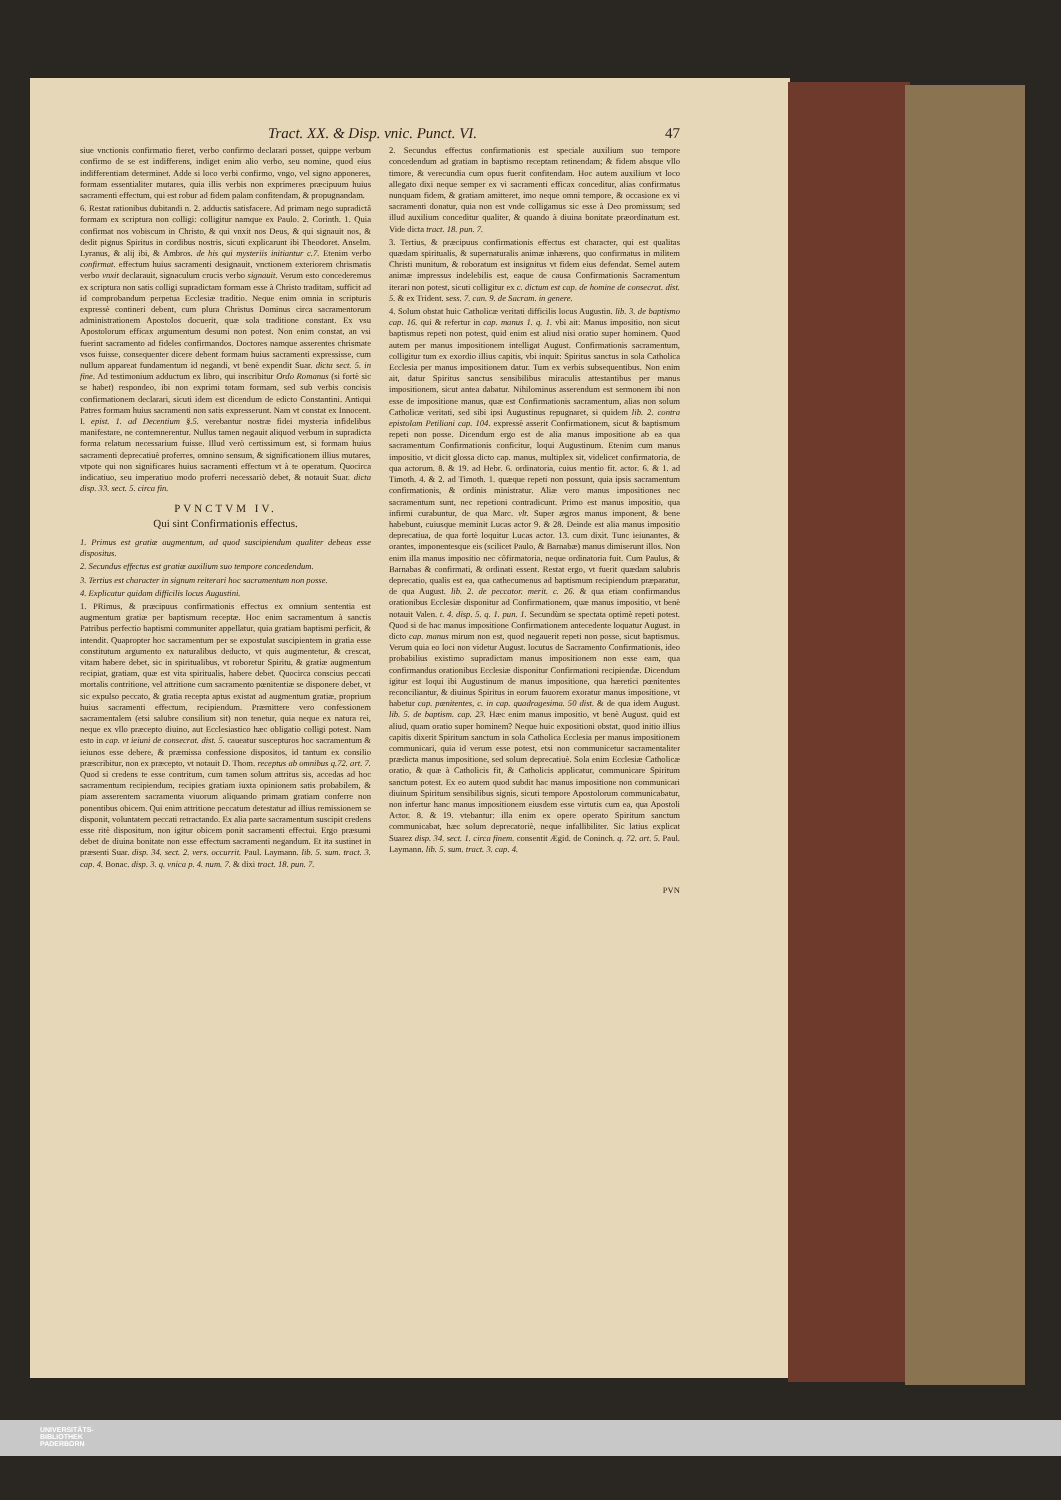Tract. XX. & Disp. vnic. Punct. VI. 47
siue vnctionis confirmatio fieret, verbo confirmo declarari posset, quippe verbum confirmo de se est indifferens, indiget enim alio verbo, seu nomine, quod eius indifferentiam determinet. Adde si loco verbi confirmo, vngo, vel signo apponeres, formam essentialiter mutares, quia illis verbis non exprimeres præcipuum huius sacramenti effectum, qui est robur ad fidem palam confitendam, & propugnandam.
6. Restat rationibus dubitandi n. 2. adductis satisfacere. Ad primam nego supradictã formam ex scriptura non colligi: colligitur namque ex Paulo. 2. Corinth. 1. Quia confirmat nos vobiscum in Christo, & qui vnxit nos Deus, & qui signauit nos, & dedit pignus Spiritus in cordibus nostris, sicuti explicarunt ibi Theodoret. Anselm. Lyranus, & alij ibi, & Ambros. de his qui mysteriis initiantur c.7. Etenim verbo confirmat. effectum huius sacramenti designauit, vnctionem exteriorem chrismatis verbo vnxit declarauit, signaculum crucis verbo signauit. Verum esto concederemus ex scriptura non satis colligi supradictam formam esse à Christo traditam, sufficit ad id comprobandum perpetua Ecclesiæ traditio. Neque enim omnia in scripturis expressè contineri debent, cum plura Christus Dominus circa sacramentorum administrationem Apostolos docuerit, quæ sola traditione constant. Ex vsu Apostolorum efficax argumentum desumi non potest. Non enim constat, an vsi fuerint sacramento ad fideles confirmandos. Doctores namque asserentes chrismate vsos fuisse, consequenter dicere debent formam huius sacramenti expressisse, cum nullum appareat fundamentum id negandi, vt benè expendit Suar. dicta sect. 5. in fine. Ad testimonium adductum ex libro, qui inscribitur Ordo Romanus (si fortè sic se habet) respondeo, ibi non exprimi totam formam, sed sub verbis concisis confirmationem declarari, sicuti idem est dicendum de edicto Constantini. Antiqui Patres formam huius sacramenti non satis expresserunt. Nam vt constat ex Innocent. I. epist. 1. ad Decentium §.5. verebantur nostræ fidei mysteria infidelibus manifestare, ne contemnerentur. Nullus tamen negauit aliquod verbum in supradicta forma relatum necessarium fuisse. Illud verò certissimum est, si formam huius sacramenti deprecatiuè proferres, omnino sensum, & significationem illius mutares, vtpote qui non significares huius sacramenti effectum vt à te operatum. Quocirca indicatiuo, seu imperatiuo modo proferri necessariò debet, & notauit Suar. dicta disp. 33. sect. 5. circa fin.
PVNCTVM IV.
Qui sint Confirmationis effectus.
1. Primus est gratiæ augmentum, ad quod suscipiendum qualiter debeas esse dispositus.
2. Secundus effectus est gratiæ auxilium suo tempore concedendum.
3. Tertius est character in signum reiterari hoc sacramentum non posse.
4. Explicatur quidam difficilis locus Augustini.
1. PRimus, & præcipuus confirmationis effectus ex omnium sententia est augmentum gratiæ per baptismum receptæ. Hoc enim sacramentum à sanctis Patribus perfectio baptismi communiter appellatur, quia gratiam baptismi perficit, & intendit. Quapropter hoc sacramentum per se expostulat suscipientem in gratia esse constitutum argumento ex naturalibus deducto, vt quis augmentetur, & crescat, vitam habere debet, sic in spiritualibus, vt roboretur Spiritu, & gratiæ augmentum recipiat, gratiam, quæ est vita spiritualis, habere debet. Quocirca conscius peccati mortalis contritione, vel attritione cum sacramento pœnitentiæ se disponere debet, vt sic expulso peccato, & gratia recepta aptus existat ad augmentum gratiæ, proprium huius sacramenti effectum, recipiendum. Præmittere vero confessionem sacramentalem (etsi salubre consilium sit) non tenetur, quia neque ex natura rei, neque ex vllo præcepto diuino, aut Ecclesiastico hæc obligatio colligi potest. Nam esto in cap. vt ieiuni de consecrat. dist. 5. caueatur suscepturos hoc sacramentum & ieiunos esse debere, & præmissa confessione dispositos, id tantum ex consilio præscribitur, non ex præcepto, vt notauit D. Thom. receptus ab omnibus q.72. art. 7. Quod si credens te esse contritum, cum tamen solum attritus sis, accedas ad hoc sacramentum recipiendum, recipies gratiam iuxta opinionem satis probabilem, & piam asserentem sacramenta viuorum aliquando primam gratiam conferre non ponentibus obicem. Qui enim attritione peccatum detestatur ad illius remissionem se disponit, voluntatem peccati retractando. Ex alia parte sacramentum suscipit credens esse ritè dispositum, non igitur obicem ponit sacramenti effectui. Ergo præsumi debet de diuina bonitate non esse effectum sacramenti negandum. Et ita sustinet in præsenti Suar. disp. 34. sect. 2. vers. occurrit. Paul. Laymann. lib. 5. sum. tract. 3. cap. 4. Bonac. disp. 3. q. vnica p. 4. num. 7. & dixi tract. 18. pun. 7.
2. Secundus effectus confirmationis est speciale auxilium suo tempore concedendum ad gratiam in baptismo receptam retinendam; & fidem absque vllo timore, & verecundia cum opus fuerit confitendam. Hoc autem auxilium vt loco allegato dixi neque semper ex vi sacramenti efficax conceditur, alias confirmatus nunquam fidem, & gratiam amitteret, imo neque omni tempore, & occasione ex vi sacramenti donatur, quia non est vnde colligamus sic esse à Deo promissum; sed illud auxilium conceditur qualiter, & quando à diuina bonitate præordinatum est. Vide dicta tract. 18. pun. 7.
3. Tertius, & præcipuus confirmationis effectus est character, qui est qualitas quædam spiritualis, & supernaturalis animæ inhærens, quo confirmatus in militem Christi munitum, & roboratum est insignitus vt fidem eius defendat. Semel autem animæ impressus indelebilis est, eaque de causa Confirmationis Sacramentum iterari non potest, sicuti colligitur ex c. dictum est cap. de homine de consecrat. dist. 5. & ex Trident. sess. 7. can. 9. de Sacram. in genere.
4. Solum obstat huic Catholicæ veritati difficilis locus Augustin. lib. 3. de baptismo cap. 16. qui & refertur in cap. manus 1. q. 1. vbi ait: Manus impositio, non sicut baptismus repeti non potest, quid enim est aliud nisi oratio super hominem. Quod autem per manus impositionem intelligat August. Confirmationis sacramentum, colligitur tum ex exordio illius capitis, vbi inquit: Spiritus sanctus in sola Catholica Ecclesia per manus impositionem datur. Tum ex verbis subsequentibus. Non enim ait, datur Spiritus sanctus sensibilibus miraculis attestantibus per manus impositionem, sicut antea dabatur. Nihilominus asserendum est sermonem ibi non esse de impositione manus, quæ est Confirmationis sacramentum, alias non solum Catholicæ veritati, sed sibi ipsi Augustinus repugnaret, si quidem lib. 2. contra epistolam Petiliani cap. 104. expressè asserit Confirmationem, sicut & baptismum repeti non posse. Dicendum ergo est de alia manus impositione ab ea qua sacramentum Confirmationis conficitur, loqui Augustinum. Etenim cum manus impositio, vt dicit glossa dicto cap. manus, multiplex sit, videlicet confirmatoria, de qua actorum. 8. & 19. ad Hebr. 6. ordinatoria, cuius mentio fit. actor. 6. & 1. ad Timoth. 4. & 2. ad Timoth. 1. quæque repeti non possunt, quia ipsis sacramentum confirmationis, & ordinis ministratur. Aliæ vero manus impositiones nec sacramentum sunt, nec repetioni contradicunt. Primo est manus impositio, qua infirmi curabuntur, de qua Marc. vlt. Super ægros manus imponent, & bene habebunt, cuiusque meminit Lucas actor 9. & 28. Deinde est alia manus impositio deprecatiua, de qua fortè loquitur Lucas actor. 13. cum dixit. Tunc ieiunantes, & orantes, imponentesque eis (scilicet Paulo, & Barnabæ) manus dimiserunt illos. Non enim illa manus impositio nec cõfirmatoria, neque ordinatoria fuit. Cum Paulus, & Barnabas & confirmati, & ordinati essent. Restat ergo, vt fuerit quædam salubris deprecatio, qualis est ea, qua cathecumenus ad baptismum recipiendum præparatur, de qua August. lib. 2. de peccator. merit. c. 26. & qua etiam confirmandus orationibus Ecclesiæ disponitur ad Confirmationem, quæ manus impositio, vt benè notauit Valen. t. 4. disp. 5. q. 1. pun. 1. Secundùm se spectata optimè repeti potest. Quod si de hac manus impositione Confirmationem antecedente loquatur August. in dicto cap. manus mirum non est, quod negauerit repeti non posse, sicut baptismus. Verum quia eo loci non videtur August. locutus de Sacramento Confirmationis, ideo probabilius existimo supradictam manus impositionem non esse eam, qua confirmandus orationibus Ecclesiæ disponitur Confirmationi recipiendæ. Dicendum igitur est loqui ibi Augustinum de manus impositione, qua hæretici pœnitentes reconciliantur, & diuinus Spiritus in eorum fauorem exoratur manus impositione, vt habetur cap. pœnitentes, c. in cap. quadragesima. 50 dist. & de qua idem August. lib. 5. de baptism. cap. 23. Hæc enim manus impositio, vt benè August. quid est aliud, quam oratio super hominem? Neque huic expositioni obstat, quod initio illius capitis dixerit Spiritum sanctum in sola Catholica Ecclesia per manus impositionem communicari, quia id verum esse potest, etsi non communicetur sacramentaliter prædicta manus impositione, sed solum deprecatiuè. Sola enim Ecclesiæ Catholicæ oratio, & quæ à Catholicis fit, & Catholicis applicatur, communicare Spiritum sanctum potest. Ex eo autem quod subdit hac manus impositione non communicari diuinum Spiritum sensibilibus signis, sicuti tempore Apostolorum communicabatur, non infertur hanc manus impositionem eiusdem esse virtutis cum ea, qua Apostoli Actor. 8. & 19. vtebantur: illa enim ex opere operato Spiritum sanctum communicabat, hæc solum deprecatoriè, neque infallibiliter. Sic latius explicat Suarez disp. 34. sect. 1. circa finem. consentit Ægid. de Coninch. q. 72. art. 5. Paul. Laymann. lib. 5. sum. tract. 3. cap. 4.
PVN
UNIVERSITÄTS-
BIBLIOTHEK
PADERBORN